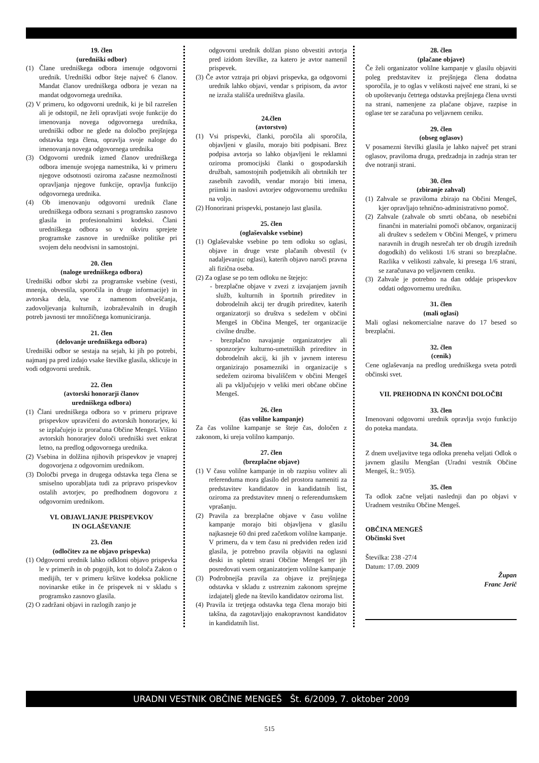19. člen
(uredniški odbor)
(1) Člane uredniškega odbora imenuje odgovorni urednik. Uredniški odbor šteje največ 6 članov. Mandat članov uredniškega odbora je vezan na mandat odgovornega urednika.
(2) V primeru, ko odgovorni urednik, ki je bil razrešen ali je odstopil, ne želi opravljati svoje funkcije do imenovanja novega odgovornega urednika, uredniški odbor ne glede na določbo prejšnjega odstavka tega člena, opravlja svoje naloge do imenovanja novega odgovornega urednika
(3) Odgovorni urednik izmed članov uredniškega odbora imenuje svojega namestnika, ki v primeru njegove odsotnosti oziroma začasne nezmožnosti opravljanja njegove funkcije, opravlja funkcijo odgovornega urednika.
(4) Ob imenovanju odgovorni urednik člane uredniškega odbora seznani s programsko zasnovo glasila in profesionalnimi kodeksi. Člani uredniškega odbora so v okviru sprejete programske zasnove in uredniške politike pri svojem delu neodvisni in samostojni.
20. člen
(naloge uredniškega odbora)
Uredniški odbor skrbi za programske vsebine (vesti, mnenja, obvestila, sporočila in druge informacije) in avtorska dela, vse z namenom obveščanja, zadovoljevanja kulturnih, izobraževalnih in drugih potreb javnosti ter množičnega komuniciranja.
21. člen
(delovanje uredniškega odbora)
Uredniški odbor se sestaja na sejah, ki jih po potrebi, najmanj pa pred izdajo vsake številke glasila, sklicuje in vodi odgovorni urednik.
22. člen
(avtorski honorarji članov
uredniškega odbora)
(1) Člani uredniškega odbora so v primeru priprave prispevkov upravičeni do avtorskih honorarjev, ki se izplačujejo iz proračuna Občine Mengeš. Višino avtorskih honorarjev določi uredniški svet enkrat letno, na predlog odgovornega urednika.
(2) Vsebina in dolžina njihovih prispevkov je vnaprej dogovorjena z odgovornim urednikom.
(3) Določbi prvega in drugega odstavka tega člena se smiselno uporabljata tudi za pripravo prispevkov ostalih avtorjev, po predhodnem dogovoru z odgovornim urednikom.
VI. OBJAVLJANJE PRISPEVKOV
IN OGLAŠEVANJE
23. člen
(odločitev za ne objavo prispevka)
(1) Odgovorni urednik lahko odkloni objavo prispevka le v primerih in ob pogojih, kot to določa Zakon o medijih, ter v primeru kršitve kodeksa poklicne novinarske etike in če prispevek ni v skladu s programsko zasnovo glasila.
(2) O zadržani objavi in razlogih zanjo je
odgovorni urednik dolžan pisno obvestiti avtorja pred izidom številke, za katero je avtor namenil prispevek.
(3) Če avtor vztraja pri objavi prispevka, ga odgovorni urednik lahko objavi, vendar s pripisom, da avtor ne izraža stališča uredništva glasila.
24.člen
(avtorstvo)
(1) Vsi prispevki, članki, poročila ali sporočila, objavljeni v glasilu, morajo biti podpisani. Brez podpisa avtorja so lahko objavljeni le reklamni oziroma promocijski članki o gospodarskih družbah, samostojnih podjetnikih ali obrtnikih ter zasebnih zavodih, vendar morajo biti imena, priimki in naslovi avtorjev odgovornemu uredniku na voljo.
(2) Honorirani prispevki, postanejo last glasila.
25. člen
(oglaševalske vsebine)
(1) Oglaševalske vsebine po tem odloku so oglasi, objave in druge vrste plačanih obvestil (v nadaljevanju: oglasi), katerih objavo naroči pravna ali fizična oseba.
(2) Za oglase se po tem odloku ne štejejo:
- brezplačne objave v zvezi z izvajanjem javnih služb, kulturnih in športnih prireditev in dobrodelnih akcij ter drugih prireditev, katerih organizatorji so društva s sedežem v občini Mengeš in Občina Mengeš, ter organizacije civilne družbe.
- brezplačno navajanje organizatorjev ali sponzorjev kulturno-umetniških prireditev in dobrodelnih akcij, ki jih v javnem interesu organizirajo posamezniki in organizacije s sedežem oziroma bivališčem v občini Mengeš ali pa vključujejo v veliki meri občane občine Mengeš.
26. člen
(čas volilne kampanje)
Za čas volilne kampanje se šteje čas, določen z zakonom, ki ureja volilno kampanjo.
27. člen
(brezplačne objave)
(1) V času volilne kampanje in ob razpisu volitev ali referenduma mora glasilo del prostora nameniti za predstavitev kandidatov in kandidatnih list, oziroma za predstavitev mnenj o referendumskem vprašanju.
(2) Pravila za brezplačne objave v času volilne kampanje morajo biti objavljena v glasilu najkasneje 60 dni pred začetkom volilne kampanje. V primeru, da v tem času ni predviden reden izid glasila, je potrebno pravila objaviti na oglasni deski in spletni strani Občine Mengeš ter jih posredovati vsem organizatorjem volilne kampanje
(3) Podrobnejša pravila za objave iz prejšnjega odstavka v skladu z ustreznim zakonom sprejme izdajatelj glede na število kandidatov oziroma list.
(4) Pravila iz tretjega odstavka tega člena morajo biti takšna, da zagotavljajo enakopravnost kandidatov in kandidatnih list.
28. člen
(plačane objave)
Če želi organizator volilne kampanje v glasilu objaviti poleg predstavitev iz prejšnjega člena dodatna sporočila, je to oglas v velikosti največ ene strani, ki se ob upoštevanju četrtega odstavka prejšnjega člena uvrsti na strani, namenjene za plačane objave, razpise in oglase ter se zaračuna po veljavnem ceniku.
29. člen
(obseg oglasov)
V posamezni številki glasila je lahko največ pet strani oglasov, praviloma druga, predzadnja in zadnja stran ter dve notranji strani.
30. člen
(zbiranje zahval)
(1) Zahvale se praviloma zbirajo na Občini Mengeš, kjer opravljajo tehnično-administrativno pomoč.
(2) Zahvale (zahvale ob smrti občana, ob nesebični finančni in materialni pomoči občanov, organizacij ali društev s sedežem v Občini Mengeš, v primeru naravnih in drugih nesrečah ter ob drugih izrednih dogodkih) do velikosti 1/6 strani so brezplačne. Razlika v velikosti zahvale, ki presega 1/6 strani, se zaračunava po veljavnem ceniku.
(3) Zahvale je potrebno na dan oddaje prispevkov oddati odgovornemu uredniku.
31. člen
(mali oglasi)
Mali oglasi nekomercialne narave do 17 besed so brezplačni.
32. člen
(cenik)
Cene oglaševanja na predlog uredniškega sveta potrdi občinski svet.
VII. PREHODNA IN KONČNI DOLOČBI
33. člen
Imenovani odgovorni urednik opravlja svojo funkcijo do poteka mandata.
34. člen
Z dnem uveljavitve tega odloka preneha veljati Odlok o javnem glasilu Mengšan (Uradni vestnik Občine Mengeš, št.: 9/05).
35. člen
Ta odlok začne veljati naslednji dan po objavi v Uradnem vestniku Občine Mengeš.
OBČINA MENGEŠ
Občinski Svet
Številka: 238 -27/4
Datum: 17.09. 2009
Župan
Franc Jerič
URADNI VESTNIK OBČINE MENGEŠ Št. 6/2009, 7. oktober 2009
515